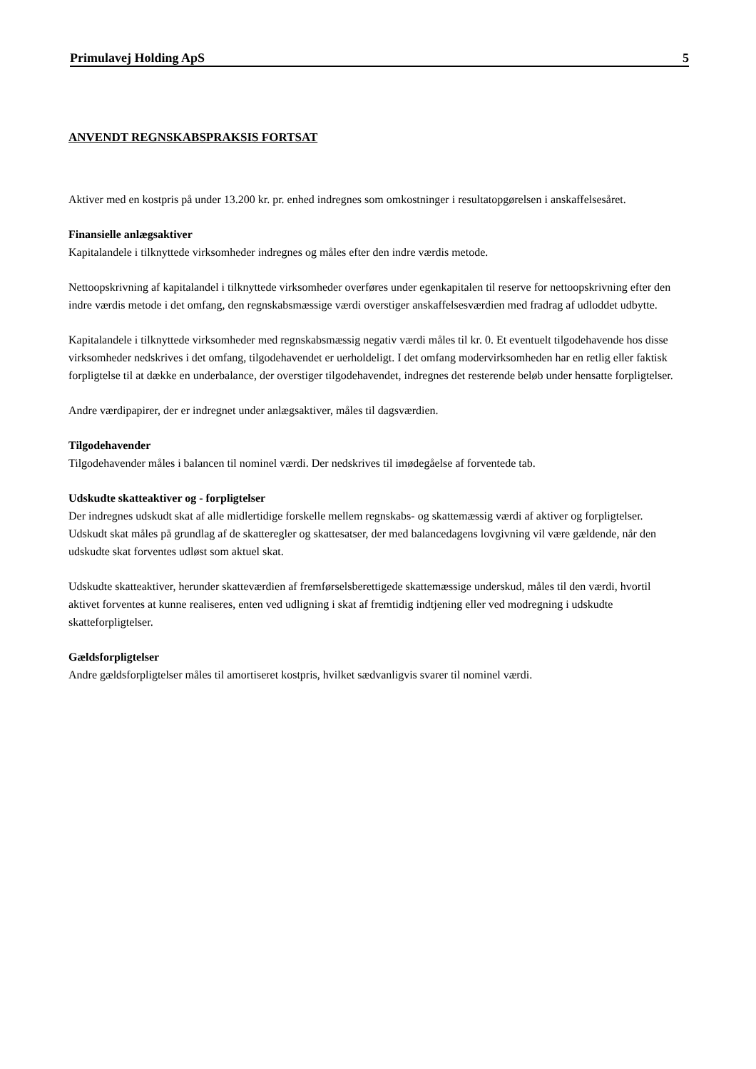Primulavej Holding ApS 5
ANVENDT REGNSKABSPRAKSIS FORTSAT
Aktiver med en kostpris på under 13.200 kr. pr. enhed indregnes som omkostninger i resultatopgørelsen i anskaffelsesåret.
Finansielle anlægsaktiver
Kapitalandele i tilknyttede virksomheder indregnes og måles efter den indre værdis metode.
Nettoopskrivning af kapitalandel i tilknyttede virksomheder overføres under egenkapitalen til reserve for nettoopskrivning efter den indre værdis metode i det omfang, den regnskabsmæssige værdi overstiger anskaffelsesværdien med fradrag af udloddet udbytte.
Kapitalandele i tilknyttede virksomheder med regnskabsmæssig negativ værdi måles til kr. 0. Et eventuelt tilgodehavende hos disse virksomheder nedskrives i det omfang, tilgodehavendet er uerholdeligt. I det omfang modervirksomheden har en retlig eller faktisk forpligtelse til at dække en underbalance, der overstiger tilgodehavendet, indregnes det resterende beløb under hensatte forpligtelser.
Andre værdipapirer, der er indregnet under anlægsaktiver, måles til dagsværdien.
Tilgodehavender
Tilgodehavender måles i balancen til nominel værdi. Der nedskrives til imødegåelse af forventede tab.
Udskudte skatteaktiver og - forpligtelser
Der indregnes udskudt skat af alle midlertidige forskelle mellem regnskabs- og skattemæssig værdi af aktiver og forpligtelser. Udskudt skat måles på grundlag af de skatteregler og skattesatser, der med balancedagens lovgivning vil være gældende, når den udskudte skat forventes udløst som aktuel skat.
Udskudte skatteaktiver, herunder skatteværdien af fremførselsberettigede skattemæssige underskud, måles til den værdi, hvortil aktivet forventes at kunne realiseres, enten ved udligning i skat af fremtidig indtjening eller ved modregning i udskudte skatteforpligtelser.
Gældsforpligtelser
Andre gældsforpligtelser måles til amortiseret kostpris, hvilket sædvanligvis svarer til nominel værdi.